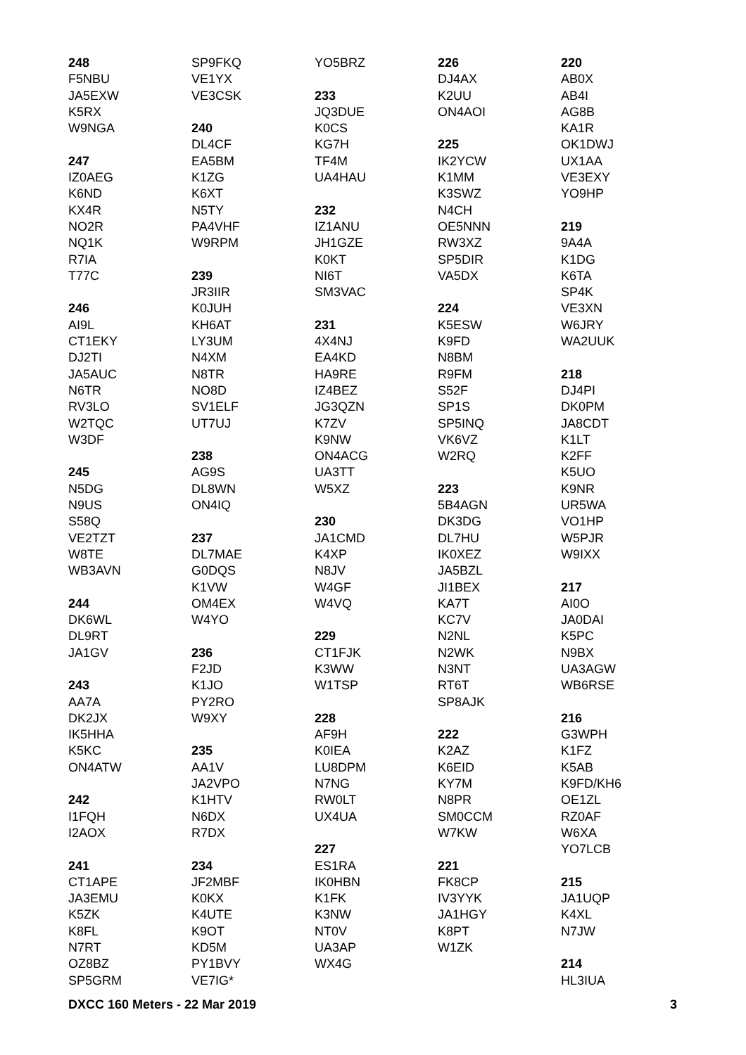248
F5NBU
JA5EXW
K5RX
W9NGA
247
IZ0AEG
K6ND
KX4R
NO2R
NQ1K
R7IA
T77C
246
AI9L
CT1EKY
DJ2TI
JA5AUC
N6TR
RV3LO
W2TQC
W3DF
245
N5DG
N9US
S58Q
VE2TZT
W8TE
WB3AVN
244
DK6WL
DL9RT
JA1GV
243
AA7A
DK2JX
IK5HHA
K5KC
ON4ATW
242
I1FQH
I2AOX
241
CT1APE
JA3EMU
K5ZK
K8FL
N7RT
OZ8BZ
SP5GRM
SP9FKQ
VE1YX
VE3CSK
240
DL4CF
EA5BM
K1ZG
K6XT
N5TY
PA4VHF
W9RPM
239
JR3IIR
K0JUH
KH6AT
LY3UM
N4XM
N8TR
NO8D
SV1ELF
UT7UJ
238
AG9S
DL8WN
ON4IQ
237
DL7MAE
G0DQS
K1VW
OM4EX
W4YO
236
F2JD
K1JO
PY2RO
W9XY
235
AA1V
JA2VPO
K1HTV
N6DX
R7DX
234
JF2MBF
K0KX
K4UTE
K9OT
KD5M
PY1BVY
VE7IG*
YO5BRZ
233
JQ3DUE
K0CS
KG7H
TF4M
UA4HAU
232
IZ1ANU
JH1GZE
K0KT
NI6T
SM3VAC
231
4X4NJ
EA4KD
HA9RE
IZ4BEZ
JG3QZN
K7ZV
K9NW
ON4ACG
UA3TT
W5XZ
230
JA1CMD
K4XP
N8JV
W4GF
W4VQ
229
CT1FJK
K3WW
W1TSP
228
AF9H
K0IEA
LU8DPM
N7NG
RW0LT
UX4UA
227
ES1RA
IK0HBN
K1FK
K3NW
NT0V
UA3AP
WX4G
226
DJ4AX
K2UU
ON4AOI
225
IK2YCW
K1MM
K3SWZ
N4CH
OE5NNN
RW3XZ
SP5DIR
VA5DX
224
K5ESW
K9FD
N8BM
R9FM
S52F
SP1S
SP5INQ
VK6VZ
W2RQ
223
5B4AGN
DK3DG
DL7HU
IK0XEZ
JA5BZL
JI1BEX
KA7T
KC7V
N2NL
N2WK
N3NT
RT6T
SP8AJK
222
K2AZ
K6EID
KY7M
N8PR
SM0CCM
W7KW
221
FK8CP
IV3YYK
JA1HGY
K8PT
W1ZK
220
AB0X
AB4I
AG8B
KA1R
OK1DWJ
UX1AA
VE3EXY
YO9HP
219
9A4A
K1DG
K6TA
SP4K
VE3XN
W6JRY
WA2UUK
218
DJ4PI
DK0PM
JA8CDT
K1LT
K2FF
K5UO
K9NR
UR5WA
VO1HP
W5PJR
W9IXX
217
AI0O
JA0DAI
K5PC
N9BX
UA3AGW
WB6RSE
216
G3WPH
K1FZ
K5AB
K9FD/KH6
OE1ZL
RZ0AF
W6XA
YO7LCB
215
JA1UQP
K4XL
N7JW
214
HL3IUA
DXCC 160 Meters - 22 Mar 2019 3